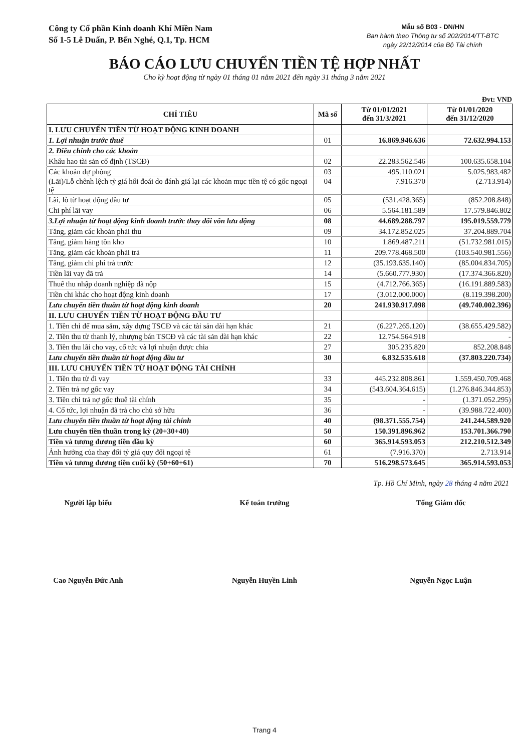Công ty Cổ phần Kinh doanh Khí Miền Nam
Số 1-5 Lê Duẩn, P. Bến Nghé, Q.1, Tp. HCM
Mẫu số B03 - DN/HN
Ban hành theo Thông tư số 202/2014/TT-BTC
ngày 22/12/2014 của Bộ Tài chính
BÁO CÁO LƯU CHUYỂN TIỀN TỆ HỢP NHẤT
Cho kỳ hoạt động từ ngày 01 tháng 01 năm 2021 đến ngày 31 tháng 3 năm 2021
Đvt: VND
| CHỈ TIÊU | Mã số | Từ 01/01/2021 đến 31/3/2021 | Từ 01/01/2020 đến 31/12/2020 |
| --- | --- | --- | --- |
| I. LƯU CHUYỂN TIỀN TỪ HOẠT ĐỘNG KINH DOANH | | | |
| 1. Lợi nhuận trước thuế | 01 | 16.869.946.636 | 72.632.994.153 |
| 2. Điều chỉnh cho các khoản | | | |
| Khấu hao tài sản cố định (TSCĐ) | 02 | 22.283.562.546 | 100.635.658.104 |
| Các khoản dự phòng | 03 | 495.110.021 | 5.025.983.482 |
| (Lãi)/Lỗ chênh lệch tỷ giá hối đoái do đánh giá lại các khoản mục tiền tệ có gốc ngoại tệ | 04 | 7.916.370 | (2.713.914) |
| Lãi, lỗ từ hoạt động đầu tư | 05 | (531.428.365) | (852.208.848) |
| Chi phí lãi vay | 06 | 5.564.181.589 | 17.579.846.802 |
| 3.Lợi nhuận từ hoạt động kinh doanh trước thay đổi vốn lưu động | 08 | 44.689.288.797 | 195.019.559.779 |
| Tăng, giảm các khoản phải thu | 09 | 34.172.852.025 | 37.204.889.704 |
| Tăng, giảm hàng tồn kho | 10 | 1.869.487.211 | (51.732.981.015) |
| Tăng, giảm các khoản phải trả | 11 | 209.778.468.500 | (103.540.981.556) |
| Tăng, giảm chi phí trả trước | 12 | (35.193.635.140) | (85.004.834.705) |
| Tiền lãi vay đã trả | 14 | (5.660.777.930) | (17.374.366.820) |
| Thuế thu nhập doanh nghiệp đã nộp | 15 | (4.712.766.365) | (16.191.889.583) |
| Tiền chi khác cho hoạt động kinh doanh | 17 | (3.012.000.000) | (8.119.398.200) |
| Lưu chuyển tiền thuần từ hoạt động kinh doanh | 20 | 241.930.917.098 | (49.740.002.396) |
| II. LƯU CHUYỂN TIỀN TỪ HOẠT ĐỘNG ĐẦU TƯ | | | |
| 1. Tiền chi để mua sắm, xây dựng TSCĐ và các tài sản dài hạn khác | 21 | (6.227.265.120) | (38.655.429.582) |
| 2. Tiền thu từ thanh lý, nhượng bán TSCĐ và các tài sản dài hạn khác | 22 | 12.754.564.918 | - |
| 3. Tiền thu lãi cho vay, cổ tức và lợi nhuận được chia | 27 | 305.235.820 | 852.208.848 |
| Lưu chuyển tiền thuần từ hoạt động đầu tư | 30 | 6.832.535.618 | (37.803.220.734) |
| III. LƯU CHUYỂN TIỀN TỪ HOẠT ĐỘNG TÀI CHÍNH | | | |
| 1. Tiền thu từ đi vay | 33 | 445.232.808.861 | 1.559.450.709.468 |
| 2. Tiền trả nợ gốc vay | 34 | (543.604.364.615) | (1.276.846.344.853) |
| 3. Tiền chi trả nợ gốc thuê tài chính | 35 | - | (1.371.052.295) |
| 4. Cổ tức, lợi nhuận đã trả cho chủ sở hữu | 36 | - | (39.988.722.400) |
| Lưu chuyển tiền thuần từ hoạt động tài chính | 40 | (98.371.555.754) | 241.244.589.920 |
| Lưu chuyển tiền thuần trong kỳ (20+30+40) | 50 | 150.391.896.962 | 153.701.366.790 |
| Tiền và tương đương tiền đầu kỳ | 60 | 365.914.593.053 | 212.210.512.349 |
| Ảnh hưởng của thay đổi tỷ giá quy đổi ngoại tệ | 61 | (7.916.370) | 2.713.914 |
| Tiền và tương đương tiền cuối kỳ (50+60+61) | 70 | 516.298.573.645 | 365.914.593.053 |
Tp. Hồ Chí Minh, ngày 28 tháng 4 năm 2021
Người lập biểu
Cao Nguyễn Đức Anh
Kế toán trưởng
Nguyễn Huyền Linh
Tổng Giám đốc
Nguyễn Ngọc Luận
Trang 4